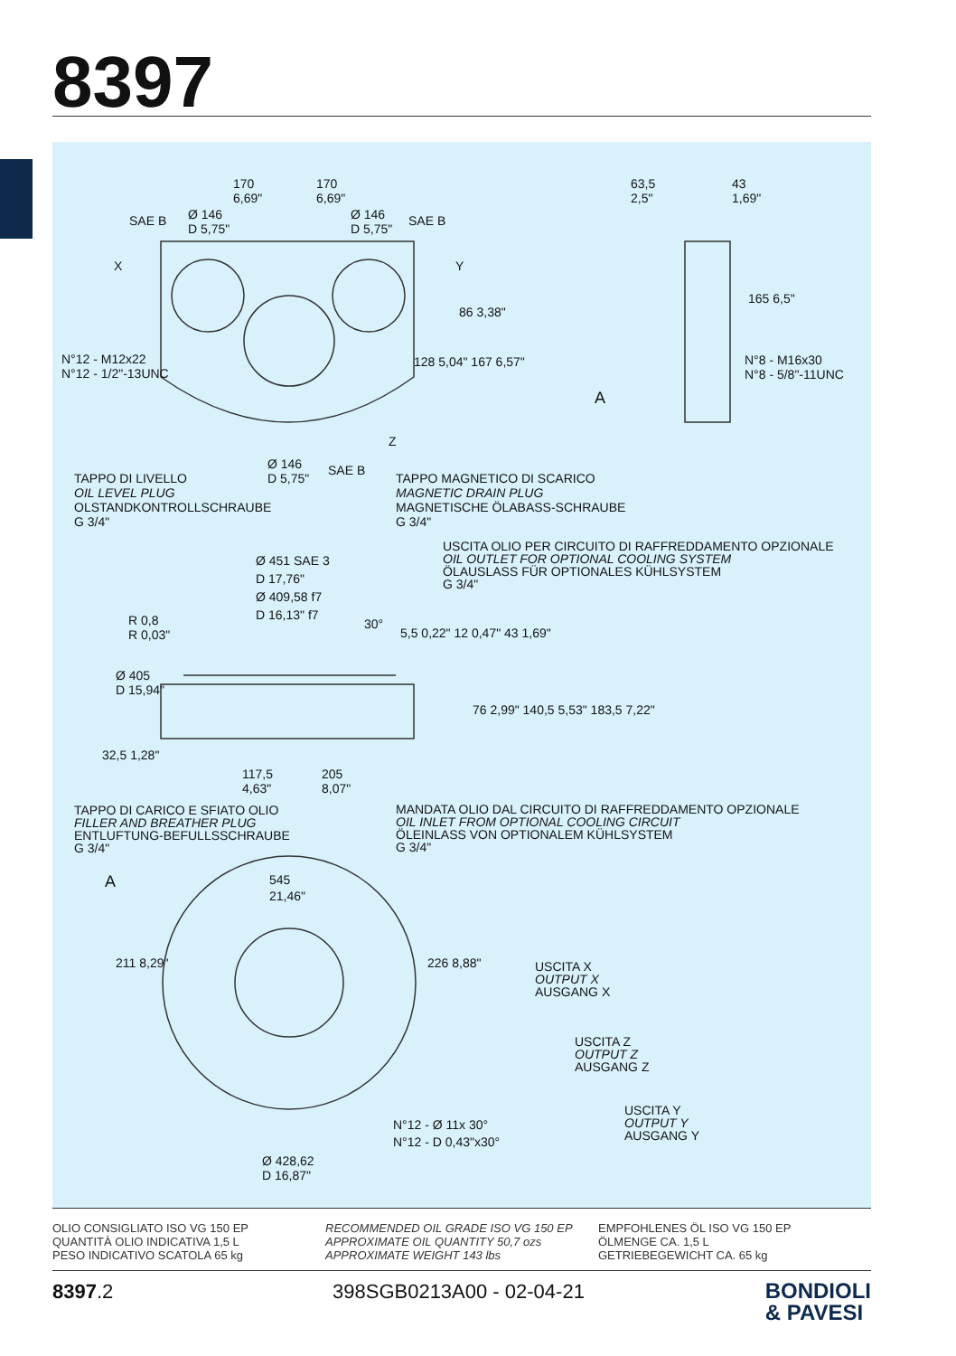8397
170
6,69"
170
6,69"
SAE B
Ø 146
D 5,75"
Ø 146
D 5,75"
SAE B
X Y
63,5
2,5"
43
1,69"
165 6,5"
86 3,38"
N°12 - M12x22
N°12 - 1/2"-13UNC
128 5,04" 167 6,57"
N°8 - M16x30
N°8 - 5/8"-11UNC
A
Z
Ø 146
D 5,75"
SAE B
TAPPO DI LIVELLO
OIL LEVEL PLUG
OLSTANDKONTROLLSCHRAUBE
G 3/4"
TAPPO MAGNETICO DI SCARICO
MAGNETIC DRAIN PLUG
MAGNETISCHE ÖLABASS-SCHRAUBE
G 3/4"
USCITA OLIO PER CIRCUITO DI RAFFREDDAMENTO OPZIONALE
OIL OUTLET FOR OPTIONAL COOLING SYSTEM
ÖLAUSLASS FÜR OPTIONALES KÜHLSYSTEM
G 3/4"
Ø 451 SAE 3
D 17,76"
Ø 409,58 f7
D 16,13" f7
R 0,8
R 0,03"
30°
5,5 0,22" 12 0,47" 43 1,69"
Ø 405
D 15,94"
76 2,99" 140,5 5,53" 183,5 7,22"
32,5 1,28"
117,5
4,63"
205
8,07"
TAPPO DI CARICO E SFIATO OLIO
FILLER AND BREATHER PLUG
ENTLUFTUNG-BEFULLSSCHRAUBE
G 3/4"
MANDATA OLIO DAL CIRCUITO DI RAFFREDDAMENTO OPZIONALE
OIL INLET FROM OPTIONAL COOLING CIRCUIT
ÖLEINLASS VON OPTIONALEM KÜHLSYSTEM
G 3/4"
A
545
21,46"
211 8,29" 226 8,88"
USCITA X
OUTPUT X
AUSGANG X
USCITA Z
OUTPUT Z
AUSGANG Z
USCITA Y
OUTPUT Y
AUSGANG Y
N°12 - Ø 11x 30°
N°12 - D 0,43"x30°
Ø 428,62
D 16,87"
OLIO CONSIGLIATO ISO VG 150 EP
QUANTITÀ OLIO INDICATIVA 1,5 L
PESO INDICATIVO SCATOLA 65 kg
RECOMMENDED OIL GRADE ISO VG 150 EP
APPROXIMATE OIL QUANTITY 50,7 ozs
APPROXIMATE WEIGHT 143 lbs
EMPFOHLENES ÖL ISO VG 150 EP
ÖLMENGE CA. 1,5 L
GETRIEBEGEWICHT CA. 65 kg
8397.2 398SGB0213A00 - 02-04-21
BONDIOLI
& PAVESI